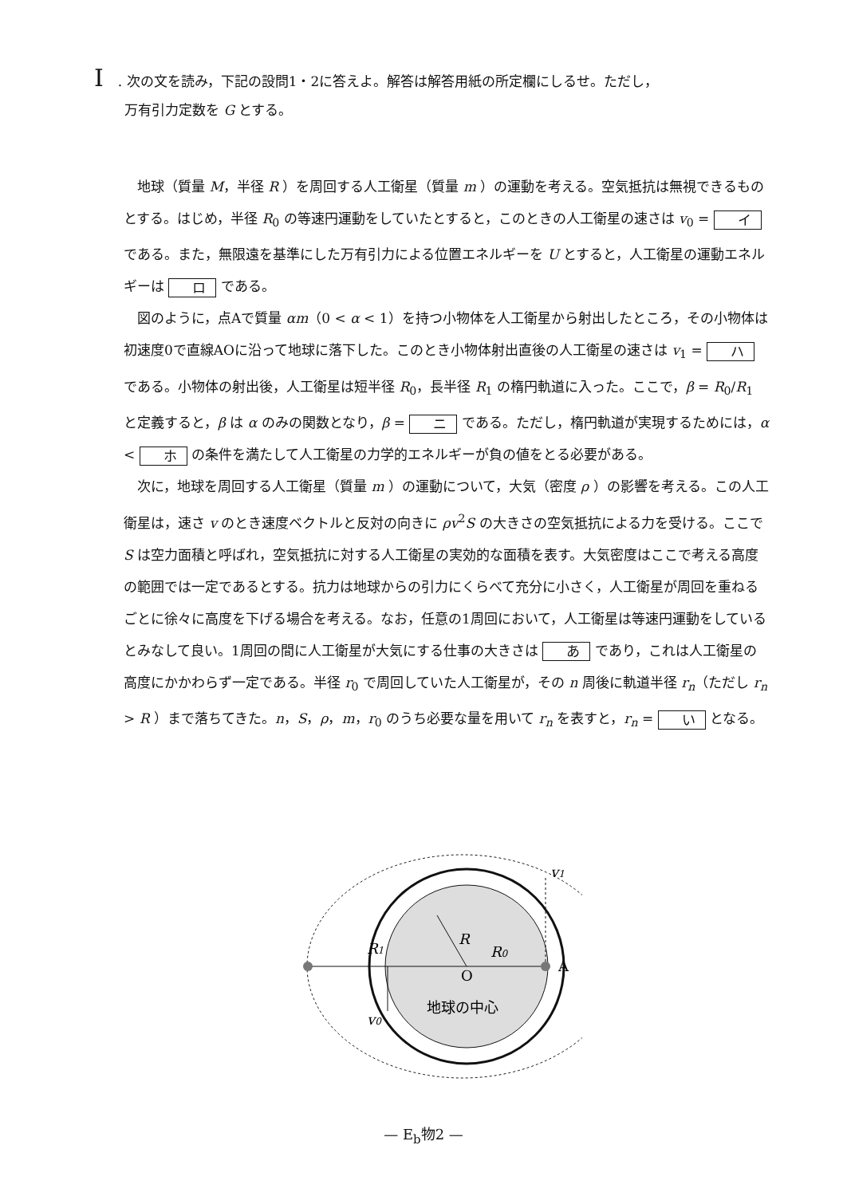I. 次の文を読み，下記の設問1・2に答えよ。解答は解答用紙の所定欄にしるせ。ただし，
万有引力定数を G とする。
地球（質量 M，半径 R ）を周回する人工衛星（質量 m ）の運動を考える。空気抵抗は無視できるものとする。はじめ，半径 R<sub>0</sub> の等速円運動をしていたとすると，このときの人工衛星の速さは v<sub>0</sub> = イ である。また，無限遠を基準にした万有引力による位置エネルギーを U とすると，人工衛星の運動エネルギーは ロ である。
図のように，点Aで質量 αm（0 < α < 1）を持つ小物体を人工衛星から射出したところ，その小物体は初速度0で直線AOに沿って地球に落下した。このとき小物体射出直後の人工衛星の速さは v<sub>1</sub> = ハ である。小物体の射出後，人工衛星は短半径 R<sub>0</sub>，長半径 R<sub>1</sub> の楕円軌道に入った。ここで，β = R<sub>0</sub>/R<sub>1</sub> と定義すると，β は α のみの関数となり，β = ニ である。ただし，楕円軌道が実現するためには，α < ホ の条件を満たして人工衛星の力学的エネルギーが負の値をとる必要がある。
次に，地球を周回する人工衛星（質量 m ）の運動について，大気（密度 ρ ）の影響を考える。この人工衛星は，速さ v のとき速度ベクトルと反対の向きに ρv<sup>2</sup>S の大きさの空気抵抗による力を受ける。ここで S は空力面積と呼ばれ，空気抵抗に対する人工衛星の実効的な面積を表す。大気密度はここで考える高度の範囲では一定であるとする。抗力は地球からの引力にくらべて充分に小さく，人工衛星が周回を重ねるごとに徐々に高度を下げる場合を考える。なお，任意の1周回において，人工衛星は等速円運動をしているとみなして良い。1周回の間に人工衛星が大気にする仕事の大きさは あ であり，これは人工衛星の高度にかかわらず一定である。半径 r<sub>0</sub> で周回していた人工衛星が，その n 周後に軌道半径 r<sub>n</sub>（ただし r<sub>n</sub> > R ）まで落ちてきた。n，S，ρ，m，r<sub>0</sub> のうち必要な量を用いて r<sub>n</sub> を表すと，r<sub>n</sub> = い となる。
R
R1
R0
O
A
v1
v0
地球の中心
— E<sub>b</sub>物2 —